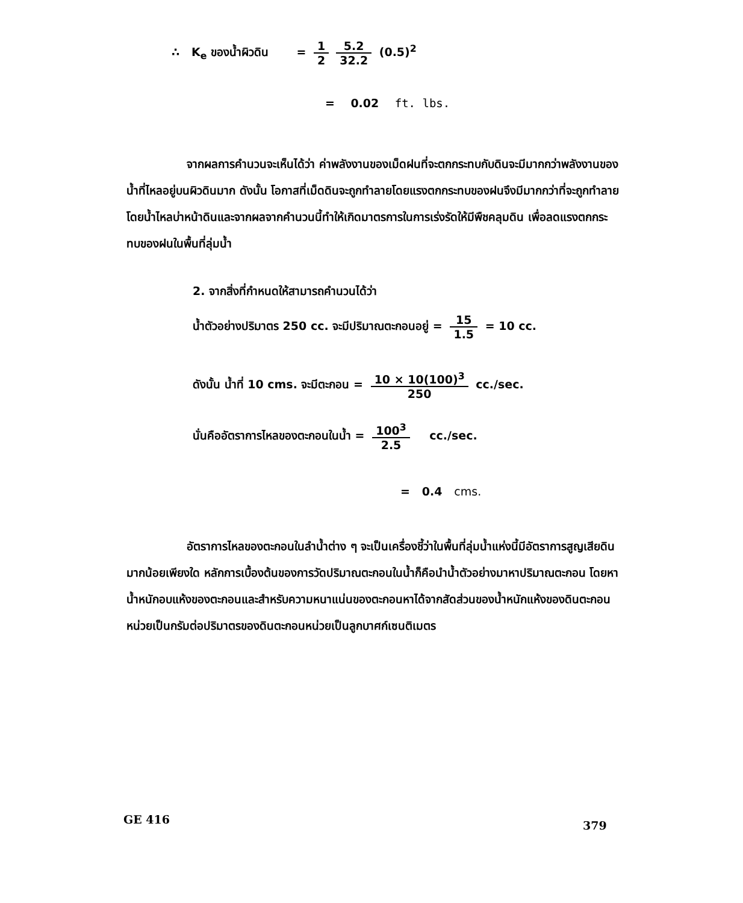∴ K<sub>e</sub> ของน้ำผิวดิน = 1 2 5.2 32.2 (0.5)<sup>2</sup>
= 0.02 ft. lbs.
จากผลการคำนวนจะเห็นได้ว่า ค่าพลังงานของเม็ดฝนที่จะตกกระทบกับดินจะมีมากกว่าพลังงานของน้ำที่ไหลอยู่บนผิวดินมาก ดังนั้น โอกาสที่เม็ดดินจะถูกทำลายโดยแรงตกกระทบของฝนจึงมีมากกว่าที่จะถูกทำลายโดยน้ำไหลบ่าหน้าดินและจากผลจากคำนวนนี้ทำให้เกิดมาตรการในการเร่งรัดให้มีพืชคลุมดิน เพื่อลดแรงตกกระทบของฝนในพื้นที่ลุ่มน้ำ
2. จากสิ่งที่กำหนดให้สามารถคำนวนได้ว่า
น้ำตัวอย่างปริมาตร 250 cc. จะมีปริมาณตะกอนอยู่ = 15 1.5 = 10 cc.
ดังนั้น น้ำที่ 10 cms. จะมีตะกอน = 10 × 10(100)<sup>3</sup> 250 cc./sec.
นั่นคืออัตราการไหลของตะกอนในน้ำ = 100<sup>3</sup> 2.5 cc./sec.
= 0.4 cms.
อัตราการไหลของตะกอนในลำน้ำต่าง ๆ จะเป็นเครื่องชี้ว่าในพื้นที่ลุ่มน้ำแห่งนี้มีอัตราการสูญเสียดินมากน้อยเพียงใด หลักการเบื้องต้นของการวัดปริมาณตะกอนในน้ำก็คือนำน้ำตัวอย่างมาหาปริมาณตะกอน โดยหาน้ำหนักอบแห้งของตะกอนและสำหรับความหนาแน่นของตะกอนหาได้จากสัดส่วนของน้ำหนักแห้งของดินตะกอนหน่วยเป็นกรัมต่อปริมาตรของดินตะกอนหน่วยเป็นลูกบาศก์เซนติเมตร
GE 416 379